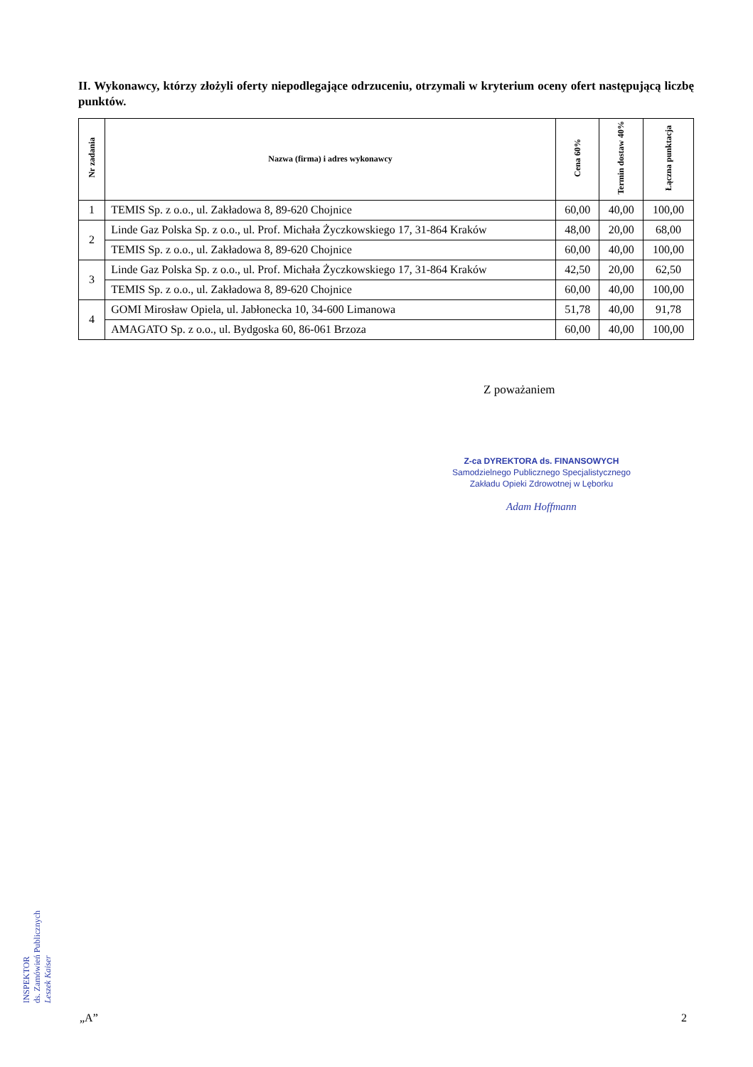II. Wykonawcy, którzy złożyli oferty niepodlegające odrzuceniu, otrzymali w kryterium oceny ofert następującą liczbę punktów.
| Nr zadania | Nazwa (firma) i adres wykonawcy | Cena 60% | Termin dostaw 40% | Łączna punktacja |
| --- | --- | --- | --- | --- |
| 1 | TEMIS Sp. z o.o., ul. Zakładowa 8, 89-620 Chojnice | 60,00 | 40,00 | 100,00 |
| 2 | Linde Gaz Polska Sp. z o.o., ul. Prof. Michała Życzkowskiego 17, 31-864 Kraków | 48,00 | 20,00 | 68,00 |
| | TEMIS Sp. z o.o., ul. Zakładowa 8, 89-620 Chojnice | 60,00 | 40,00 | 100,00 |
| 3 | Linde Gaz Polska Sp. z o.o., ul. Prof. Michała Życzkowskiego 17, 31-864 Kraków | 42,50 | 20,00 | 62,50 |
| | TEMIS Sp. z o.o., ul. Zakładowa 8, 89-620 Chojnice | 60,00 | 40,00 | 100,00 |
| 4 | GOMI Mirosław Opiela, ul. Jabłonecka 10, 34-600 Limanowa | 51,78 | 40,00 | 91,78 |
| | AMAGATO Sp. z o.o., ul. Bydgoska 60, 86-061 Brzoza | 60,00 | 40,00 | 100,00 |
Z poważaniem
Z-ca DYREKTORA ds. FINANSOWYCH
Samodzielnego Publicznego Specjalistycznego
Zakładu Opieki Zdrowotnej w Lęborku
Adam Hoffmann
INSPEKTOR
ds. Zamówień Publicznych
Leszek Kaiser
„A” 2